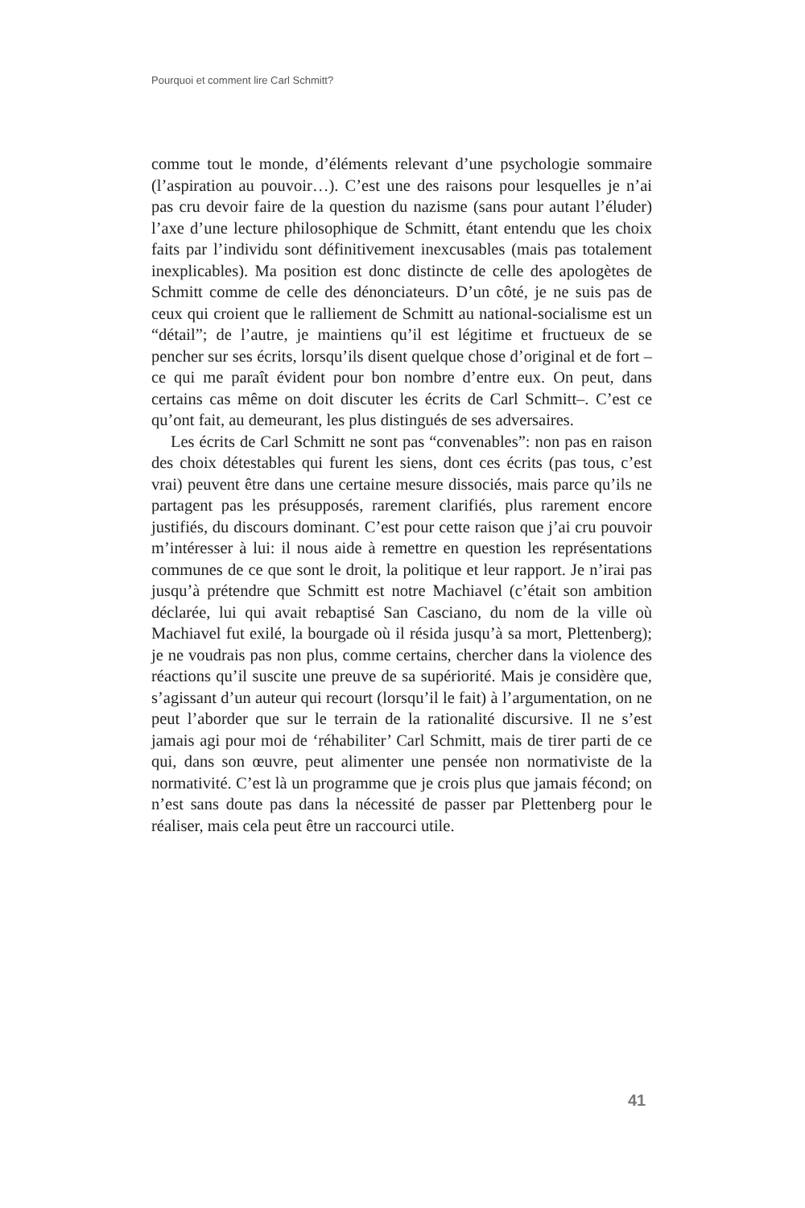Pourquoi et comment lire Carl Schmitt?
comme tout le monde, d’éléments relevant d’une psychologie sommaire (l’aspiration au pouvoir…). C’est une des raisons pour lesquelles je n’ai pas cru devoir faire de la question du nazisme (sans pour autant l’éluder) l’axe d’une lecture philosophique de Schmitt, étant entendu que les choix faits par l’individu sont définitivement inexcusables (mais pas totalement inexplicables). Ma position est donc distincte de celle des apologètes de Schmitt comme de celle des dénonciateurs. D’un côté, je ne suis pas de ceux qui croient que le ralliement de Schmitt au national-socialisme est un “détail”; de l’autre, je maintiens qu’il est légitime et fructueux de se pencher sur ses écrits, lorsqu’ils disent quelque chose d’original et de fort –ce qui me paraît évident pour bon nombre d’entre eux. On peut, dans certains cas même on doit discuter les écrits de Carl Schmitt–. C’est ce qu’ont fait, au demeurant, les plus distingués de ses adversaires.
Les écrits de Carl Schmitt ne sont pas “convenables”: non pas en raison des choix détestables qui furent les siens, dont ces écrits (pas tous, c’est vrai) peuvent être dans une certaine mesure dissociés, mais parce qu’ils ne partagent pas les présupposés, rarement clarifiés, plus rarement encore justifiés, du discours dominant. C’est pour cette raison que j’ai cru pouvoir m’intéresser à lui: il nous aide à remettre en question les représentations communes de ce que sont le droit, la politique et leur rapport. Je n’irai pas jusqu’à prétendre que Schmitt est notre Machiavel (c’était son ambition déclarée, lui qui avait rebaptisé San Casciano, du nom de la ville où Machiavel fut exilé, la bourgade où il résida jusqu’à sa mort, Plettenberg); je ne voudrais pas non plus, comme certains, chercher dans la violence des réactions qu’il suscite une preuve de sa supériorité. Mais je considère que, s’agissant d’un auteur qui recourt (lorsqu’il le fait) à l’argumentation, on ne peut l’aborder que sur le terrain de la rationalité discursive. Il ne s’est jamais agi pour moi de ‘réhabiliter’ Carl Schmitt, mais de tirer parti de ce qui, dans son œuvre, peut alimenter une pensée non normativiste de la normativité. C’est là un programme que je crois plus que jamais fécond; on n’est sans doute pas dans la nécessité de passer par Plettenberg pour le réaliser, mais cela peut être un raccourci utile.
41